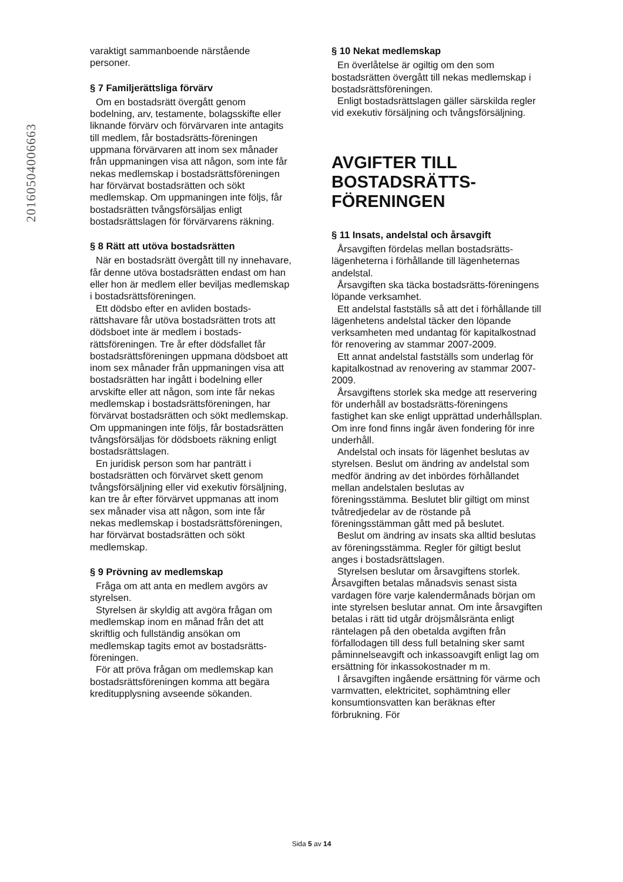20160504006663
varaktigt sammanboende närstående personer.
§ 7 Familjerättsliga förvärv
Om en bostadsrätt övergått genom bodelning, arv, testamente, bolagsskifte eller liknande förvärv och förvärvaren inte antagits till medlem, får bostadsrätts-föreningen uppmana förvärvaren att inom sex månader från uppmaningen visa att någon, som inte får nekas medlemskap i bostadsrättsföreningen har förvärvat bostadsrätten och sökt medlemskap. Om uppmaningen inte följs, får bostadsrätten tvångsförsäljas enligt bostadsrättslagen för förvärvarens räkning.
§ 8 Rätt att utöva bostadsrätten
När en bostadsrätt övergått till ny innehavare, får denne utöva bostadsrätten endast om han eller hon är medlem eller beviljas medlemskap i bostadsrättsföreningen.
Ett dödsbo efter en avliden bostads-rättshavare får utöva bostadsrätten trots att dödsboet inte är medlem i bostads-rättsföreningen. Tre år efter dödsfallet får bostadsrättsföreningen uppmana dödsboet att inom sex månader från uppmaningen visa att bostadsrätten har ingått i bodelning eller arvskifte eller att någon, som inte får nekas medlemskap i bostadsrättsföreningen, har förvärvat bostadsrätten och sökt medlemskap. Om uppmaningen inte följs, får bostadsrätten tvångsförsäljas för dödsboets räkning enligt bostadsrättslagen.
En juridisk person som har panträtt i bostadsrätten och förvärvet skett genom tvångsförsäljning eller vid exekutiv försäljning, kan tre år efter förvärvet uppmanas att inom sex månader visa att någon, som inte får nekas medlemskap i bostadsrättsföreningen, har förvärvat bostadsrätten och sökt medlemskap.
§ 9 Prövning av medlemskap
Fråga om att anta en medlem avgörs av styrelsen.
Styrelsen är skyldig att avgöra frågan om medlemskap inom en månad från det att skriftlig och fullständig ansökan om medlemskap tagits emot av bostadsrätts-föreningen.
För att pröva frågan om medlemskap kan bostadsrättsföreningen komma att begära kreditupplysning avseende sökanden.
§ 10 Nekat medlemskap
En överlåtelse är ogiltig om den som bostadsrätten övergått till nekas medlemskap i bostadsrättsföreningen.
Enligt bostadsrättslagen gäller särskilda regler vid exekutiv försäljning och tvångsförsäljning.
AVGIFTER TILL BOSTADSRÄTTS-FÖRENINGEN
§ 11 Insats, andelstal och årsavgift
Årsavgiften fördelas mellan bostadsrätts-lägenheterna i förhållande till lägenheternas andelstal.
Årsavgiften ska täcka bostadsrätts-föreningens löpande verksamhet.
Ett andelstal fastställs så att det i förhållande till lägenhetens andelstal täcker den löpande verksamheten med undantag för kapitalkostnad för renovering av stammar 2007-2009.
Ett annat andelstal fastställs som underlag för kapitalkostnad av renovering av stammar 2007-2009.
Årsavgiftens storlek ska medge att reservering för underhåll av bostadsrätts-föreningens fastighet kan ske enligt upprättad underhållsplan. Om inre fond finns ingår även fondering för inre underhåll.
Andelstal och insats för lägenhet beslutas av styrelsen. Beslut om ändring av andelstal som medför ändring av det inbördes förhållandet mellan andelstalen beslutas av föreningsstämma. Beslutet blir giltigt om minst tvåtredjedelar av de röstande på föreningsstämman gått med på beslutet.
Beslut om ändring av insats ska alltid beslutas av föreningsstämma. Regler för giltigt beslut anges i bostadsrättslagen.
Styrelsen beslutar om årsavgiftens storlek. Årsavgiften betalas månadsvis senast sista vardagen före varje kalendermånads början om inte styrelsen beslutar annat. Om inte årsavgiften betalas i rätt tid utgår dröjsmålsränta enligt räntelagen på den obetalda avgiften från förfallodagen till dess full betalning sker samt påminnelseavgift och inkassoavgift enligt lag om ersättning för inkassokostnader m m.
I årsavgiften ingående ersättning för värme och varmvatten, elektricitet, sophämtning eller konsumtionsvatten kan beräknas efter förbrukning. För
Sida 5 av 14